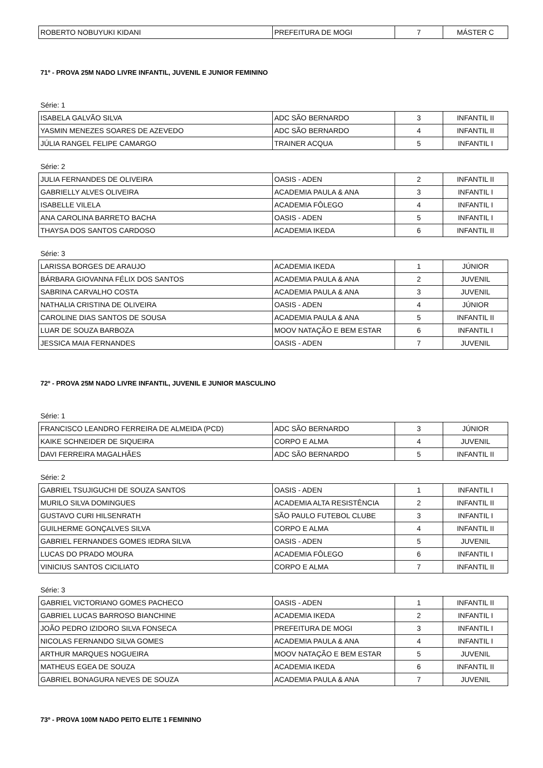| ROBERTO NOBUYUKI KIDANI | PREFEITURA DE MOGI | 7 | MÁSTER C |
71º - PROVA 25M NADO LIVRE INFANTIL, JUVENIL E JUNIOR FEMININO
Série: 1
| ISABELA GALVÃO SILVA | ADC SÃO BERNARDO | 3 | INFANTIL II |
| YASMIN MENEZES SOARES DE AZEVEDO | ADC SÃO BERNARDO | 4 | INFANTIL II |
| JÚLIA RANGEL FELIPE CAMARGO | TRAINER ACQUA | 5 | INFANTIL I |
Série: 2
| JULIA FERNANDES DE OLIVEIRA | OASIS - ADEN | 2 | INFANTIL II |
| GABRIELLY ALVES OLIVEIRA | ACADEMIA PAULA & ANA | 3 | INFANTIL I |
| ISABELLE VILELA | ACADEMIA FÔLEGO | 4 | INFANTIL I |
| ANA CAROLINA BARRETO BACHA | OASIS - ADEN | 5 | INFANTIL I |
| THAYSA DOS SANTOS CARDOSO | ACADEMIA IKEDA | 6 | INFANTIL II |
Série: 3
| LARISSA BORGES DE ARAUJO | ACADEMIA IKEDA | 1 | JÚNIOR |
| BÁRBARA GIOVANNA FÉLIX DOS SANTOS | ACADEMIA PAULA & ANA | 2 | JUVENIL |
| SABRINA CARVALHO COSTA | ACADEMIA PAULA & ANA | 3 | JUVENIL |
| NATHALIA CRISTINA DE OLIVEIRA | OASIS - ADEN | 4 | JÚNIOR |
| CAROLINE DIAS SANTOS DE SOUSA | ACADEMIA PAULA & ANA | 5 | INFANTIL II |
| LUAR DE SOUZA BARBOZA | MOOV NATAÇÃO E BEM ESTAR | 6 | INFANTIL I |
| JESSICA MAIA FERNANDES | OASIS - ADEN | 7 | JUVENIL |
72º - PROVA 25M NADO LIVRE INFANTIL, JUVENIL E JUNIOR MASCULINO
Série: 1
| FRANCISCO LEANDRO FERREIRA DE ALMEIDA (PCD) | ADC SÃO BERNARDO | 3 | JÚNIOR |
| KAIKE SCHNEIDER DE SIQUEIRA | CORPO E ALMA | 4 | JUVENIL |
| DAVI FERREIRA MAGALHÃES | ADC SÃO BERNARDO | 5 | INFANTIL II |
Série: 2
| GABRIEL TSUJIGUCHI DE SOUZA SANTOS | OASIS - ADEN | 1 | INFANTIL I |
| MURILO SILVA DOMINGUES | ACADEMIA ALTA RESISTÊNCIA | 2 | INFANTIL II |
| GUSTAVO CURI HILSENRATH | SÃO PAULO FUTEBOL CLUBE | 3 | INFANTIL I |
| GUILHERME GONÇALVES SILVA | CORPO E ALMA | 4 | INFANTIL II |
| GABRIEL FERNANDES GOMES IEDRA SILVA | OASIS - ADEN | 5 | JUVENIL |
| LUCAS DO PRADO MOURA | ACADEMIA FÔLEGO | 6 | INFANTIL I |
| VINICIUS SANTOS CICILIATO | CORPO E ALMA | 7 | INFANTIL II |
Série: 3
| GABRIEL VICTORIANO GOMES PACHECO | OASIS - ADEN | 1 | INFANTIL II |
| GABRIEL LUCAS BARROSO BIANCHINE | ACADEMIA IKEDA | 2 | INFANTIL I |
| JOÃO PEDRO IZIDORO SILVA FONSECA | PREFEITURA DE MOGI | 3 | INFANTIL I |
| NICOLAS FERNANDO SILVA GOMES | ACADEMIA PAULA & ANA | 4 | INFANTIL I |
| ARTHUR MARQUES NOGUEIRA | MOOV NATAÇÃO E BEM ESTAR | 5 | JUVENIL |
| MATHEUS EGEA DE SOUZA | ACADEMIA IKEDA | 6 | INFANTIL II |
| GABRIEL BONAGURA NEVES DE SOUZA | ACADEMIA PAULA & ANA | 7 | JUVENIL |
73º - PROVA 100M NADO PEITO ELITE 1 FEMININO